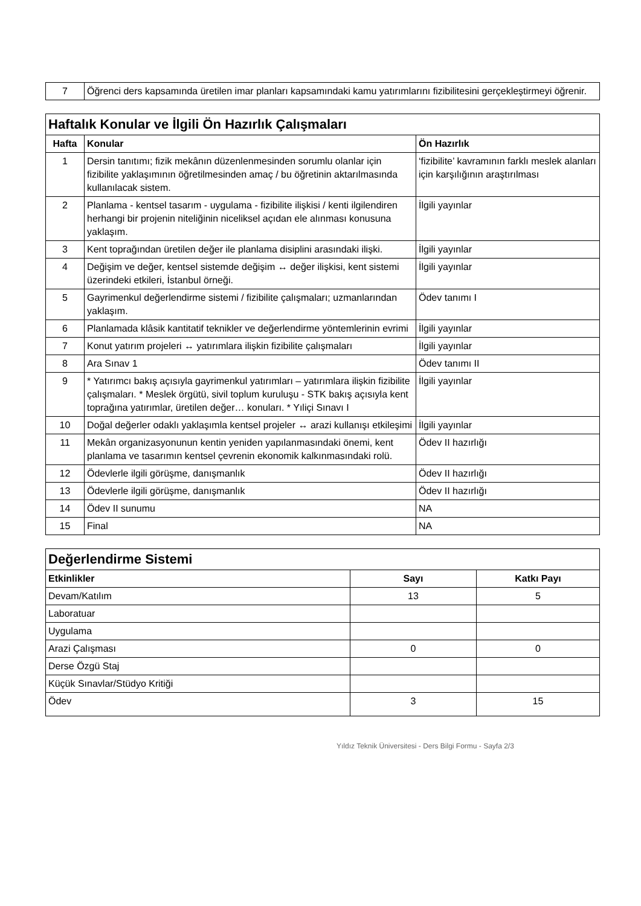| 7 | Öğrenci ders kapsamında üretilen imar planları kapsamındaki kamu yatırımlarını fizibilitesini gerçekleştirmeyi öğrenir. |
| Haftalık Konular ve İlgili Ön Hazırlık Çalışmaları | | |
| Hafta | Konular | Ön Hazırlık |
| 1 | Dersin tanıtımı; fizik mekânın düzenlenmesinden sorumlu olanlar için fizibilite yaklaşımının öğretilmesinden amaç / bu öğretinin aktarılmasında kullanılacak sistem. | ‘fizibilite’ kavramının farklı meslek alanları için karşılığının araştırılması |
| 2 | Planlama - kentsel tasarım - uygulama - fizibilite ilişkisi / kenti ilgilendiren herhangi bir projenin niteliğinin niceliksel açıdan ele alınması konusuna yaklaşım. | İlgili yayınlar |
| 3 | Kent toprağından üretilen değer ile planlama disiplini arasındaki ilişki. | İlgili yayınlar |
| 4 | Değişim ve değer, kentsel sistemde değişim ↔ değer ilişkisi, kent sistemi üzerindeki etkileri, İstanbul örneği. | İlgili yayınlar |
| 5 | Gayrimenkul değerlendirme sistemi / fizibilite çalışmaları; uzmanlarından yaklaşım. | Ödev tanımı I |
| 6 | Planlamada klâsik kantitatif teknikler ve değerlendirme yöntemlerinin evrimi | İlgili yayınlar |
| 7 | Konut yatırım projeleri ↔ yatırımlara ilişkin fizibilite çalışmaları | İlgili yayınlar |
| 8 | Ara Sınav 1 | Ödev tanımı II |
| 9 | * Yatırımcı bakış açısıyla gayrimenkul yatırımları – yatırımlara ilişkin fizibilite çalışmaları. * Meslek örgütü, sivil toplum kuruluşu - STK bakış açısıyla kent toprağına yatırımlar, üretilen değer… konuları. * Yıliçi Sınavı I | İlgili yayınlar |
| 10 | Doğal değerler odaklı yaklaşımla kentsel projeler ↔ arazi kullanışı etkileşimi | İlgili yayınlar |
| 11 | Mekân organizasyonunun kentin yeniden yapılanmasındaki önemi, kent planlama ve tasarımın kentsel çevrenin ekonomik kalkınmasındaki rolü. | Ödev II hazırlığı |
| 12 | Ödevlerle ilgili görüşme, danışmanlık | Ödev II hazırlığı |
| 13 | Ödevlerle ilgili görüşme, danışmanlık | Ödev II hazırlığı |
| 14 | Ödev II sunumu | NA |
| 15 | Final | NA |
| Değerlendirme Sistemi | | |
| Etkinlikler | Sayı | Katkı Payı |
| Devam/Katılım | 13 | 5 |
| Laboratuar | | |
| Uygulama | | |
| Arazi Çalışması | 0 | 0 |
| Derse Özgü Staj | | |
| Küçük Sınavlar/Stüdyo Kritiği | | |
| Ödev | 3 | 15 |
Yıldız Teknik Üniversitesi - Ders Bilgi Formu - Sayfa 2/3